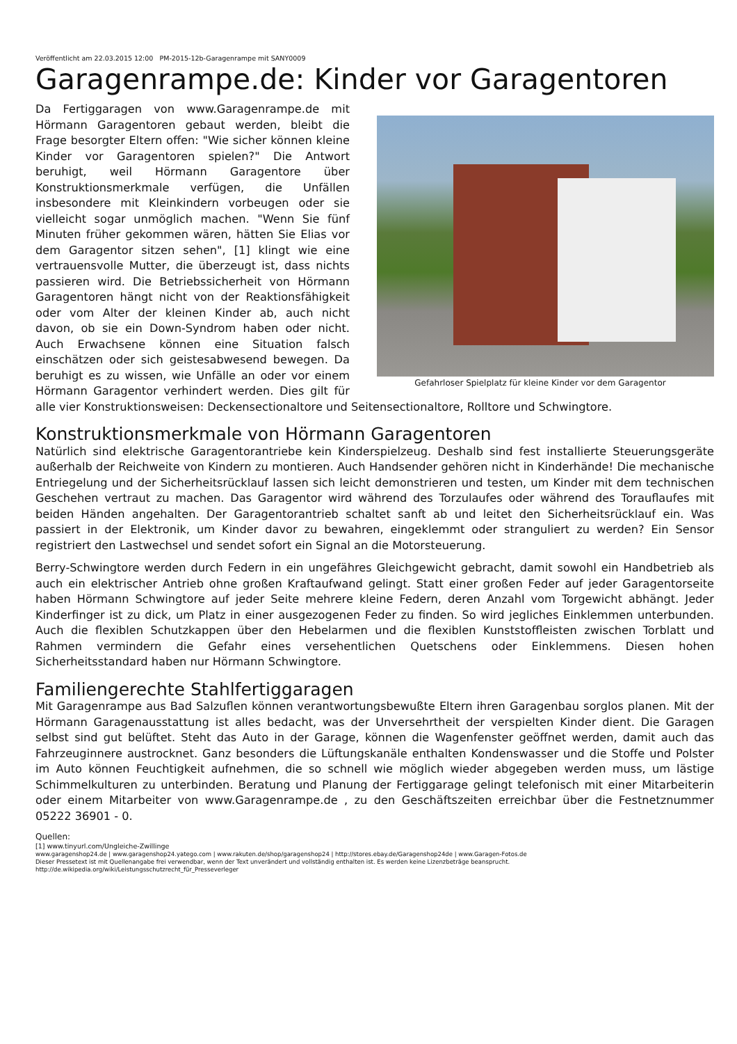Veröffentlicht am 22.03.2015 12:00 PM-2015-12b-Garagenrampe mit SANY0009
Garagenrampe.de: Kinder vor Garagentoren
Gefahrloser Spielplatz für kleine Kinder vor dem Garagentor
Da Fertiggaragen von www.Garagenrampe.de mit Hörmann Garagentoren gebaut werden, bleibt die Frage besorgter Eltern offen: "Wie sicher können kleine Kinder vor Garagentoren spielen?" Die Antwort beruhigt, weil Hörmann Garagentore über Konstruktionsmerkmale verfügen, die Unfällen insbesondere mit Kleinkindern vorbeugen oder sie vielleicht sogar unmöglich machen. "Wenn Sie fünf Minuten früher gekommen wären, hätten Sie Elias vor dem Garagentor sitzen sehen", [1] klingt wie eine vertrauensvolle Mutter, die überzeugt ist, dass nichts passieren wird. Die Betriebssicherheit von Hörmann Garagentoren hängt nicht von der Reaktionsfähigkeit oder vom Alter der kleinen Kinder ab, auch nicht davon, ob sie ein Down-Syndrom haben oder nicht. Auch Erwachsene können eine Situation falsch einschätzen oder sich geistesabwesend bewegen. Da beruhigt es zu wissen, wie Unfälle an oder vor einem Hörmann Garagentor verhindert werden. Dies gilt für alle vier Konstruktionsweisen: Deckensectionaltore und Seitensectionaltore, Rolltore und Schwingtore.
Konstruktionsmerkmale von Hörmann Garagentoren
Natürlich sind elektrische Garagentorantriebe kein Kinderspielzeug. Deshalb sind fest installierte Steuerungsgeräte außerhalb der Reichweite von Kindern zu montieren. Auch Handsender gehören nicht in Kinderhände! Die mechanische Entriegelung und der Sicherheitsrücklauf lassen sich leicht demonstrieren und testen, um Kinder mit dem technischen Geschehen vertraut zu machen. Das Garagentor wird während des Torzulaufes oder während des Torauflaufes mit beiden Händen angehalten. Der Garagentorantrieb schaltet sanft ab und leitet den Sicherheitsrücklauf ein. Was passiert in der Elektronik, um Kinder davor zu bewahren, eingeklemmt oder stranguliert zu werden? Ein Sensor registriert den Lastwechsel und sendet sofort ein Signal an die Motorsteuerung.
Berry-Schwingtore werden durch Federn in ein ungefähres Gleichgewicht gebracht, damit sowohl ein Handbetrieb als auch ein elektrischer Antrieb ohne großen Kraftaufwand gelingt. Statt einer großen Feder auf jeder Garagentorseite haben Hörmann Schwingtore auf jeder Seite mehrere kleine Federn, deren Anzahl vom Torgewicht abhängt. Jeder Kinderfinger ist zu dick, um Platz in einer ausgezogenen Feder zu finden. So wird jegliches Einklemmen unterbunden. Auch die flexiblen Schutzkappen über den Hebelarmen und die flexiblen Kunststoffleisten zwischen Torblatt und Rahmen vermindern die Gefahr eines versehentlichen Quetschens oder Einklemmens. Diesen hohen Sicherheitsstandard haben nur Hörmann Schwingtore.
Familiengerechte Stahlfertiggaragen
Mit Garagenrampe aus Bad Salzuflen können verantwortungsbewußte Eltern ihren Garagenbau sorglos planen. Mit der Hörmann Garagenausstattung ist alles bedacht, was der Unversehrtheit der verspielten Kinder dient. Die Garagen selbst sind gut belüftet. Steht das Auto in der Garage, können die Wagenfenster geöffnet werden, damit auch das Fahrzeuginnere austrocknet. Ganz besonders die Lüftungskanäle enthalten Kondenswasser und die Stoffe und Polster im Auto können Feuchtigkeit aufnehmen, die so schnell wie möglich wieder abgegeben werden muss, um lästige Schimmelkulturen zu unterbinden. Beratung und Planung der Fertiggarage gelingt telefonisch mit einer Mitarbeiterin oder einem Mitarbeiter von www.Garagenrampe.de , zu den Geschäftszeiten erreichbar über die Festnetznummer 05222 36901 - 0.
Quellen:
[1] www.tinyurl.com/Ungleiche-Zwillinge
www.garagenshop24.de | www.garagenshop24.yatego.com | www.rakuten.de/shop/garagenshop24 | http://stores.ebay.de/Garagenshop24de | www.Garagen-Fotos.de
Dieser Pressetext ist mit Quellenangabe frei verwendbar, wenn der Text unverändert und vollständig enthalten ist. Es werden keine Lizenzbeträge beansprucht.
http://de.wikipedia.org/wiki/Leistungsschutzrecht_für_Presseverleger